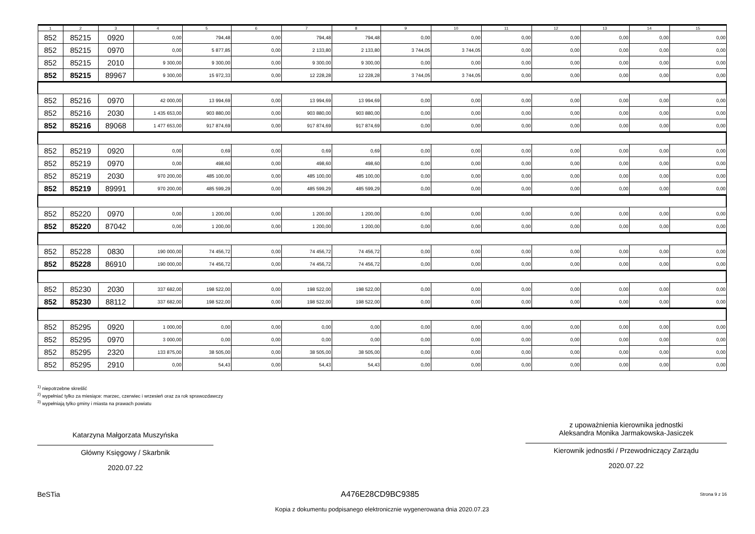| 1 | 2 | 3 | 4 | 5 | 6 | 7 | 8 | 9 | 10 | 11 | 12 | 13 | 14 | 15 |
| --- | --- | --- | --- | --- | --- | --- | --- | --- | --- | --- | --- | --- | --- | --- |
| 852 | 85215 | 0920 | 0,00 | 794,48 | 0,00 | 794,48 | 794,48 | 0,00 | 0,00 | 0,00 | 0,00 | 0,00 | 0,00 | 0,00 |
| 852 | 85215 | 0970 | 0,00 | 5 877,85 | 0,00 | 2 133,80 | 2 133,80 | 3 744,05 | 3 744,05 | 0,00 | 0,00 | 0,00 | 0,00 | 0,00 |
| 852 | 85215 | 2010 | 9 300,00 | 9 300,00 | 0,00 | 9 300,00 | 9 300,00 | 0,00 | 0,00 | 0,00 | 0,00 | 0,00 | 0,00 | 0,00 |
| 852 | 85215 | 89967 | 9 300,00 | 15 972,33 | 0,00 | 12 228,28 | 12 228,28 | 3 744,05 | 3 744,05 | 0,00 | 0,00 | 0,00 | 0,00 | 0,00 |
| 852 | 85216 | 0970 | 42 000,00 | 13 994,69 | 0,00 | 13 994,69 | 13 994,69 | 0,00 | 0,00 | 0,00 | 0,00 | 0,00 | 0,00 | 0,00 |
| 852 | 85216 | 2030 | 1 435 653,00 | 903 880,00 | 0,00 | 903 880,00 | 903 880,00 | 0,00 | 0,00 | 0,00 | 0,00 | 0,00 | 0,00 | 0,00 |
| 852 | 85216 | 89068 | 1 477 653,00 | 917 874,69 | 0,00 | 917 874,69 | 917 874,69 | 0,00 | 0,00 | 0,00 | 0,00 | 0,00 | 0,00 | 0,00 |
| 852 | 85219 | 0920 | 0,00 | 0,69 | 0,00 | 0,69 | 0,69 | 0,00 | 0,00 | 0,00 | 0,00 | 0,00 | 0,00 | 0,00 |
| 852 | 85219 | 0970 | 0,00 | 498,60 | 0,00 | 498,60 | 498,60 | 0,00 | 0,00 | 0,00 | 0,00 | 0,00 | 0,00 | 0,00 |
| 852 | 85219 | 2030 | 970 200,00 | 485 100,00 | 0,00 | 485 100,00 | 485 100,00 | 0,00 | 0,00 | 0,00 | 0,00 | 0,00 | 0,00 | 0,00 |
| 852 | 85219 | 89991 | 970 200,00 | 485 599,29 | 0,00 | 485 599,29 | 485 599,29 | 0,00 | 0,00 | 0,00 | 0,00 | 0,00 | 0,00 | 0,00 |
| 852 | 85220 | 0970 | 0,00 | 1 200,00 | 0,00 | 1 200,00 | 1 200,00 | 0,00 | 0,00 | 0,00 | 0,00 | 0,00 | 0,00 | 0,00 |
| 852 | 85220 | 87042 | 0,00 | 1 200,00 | 0,00 | 1 200,00 | 1 200,00 | 0,00 | 0,00 | 0,00 | 0,00 | 0,00 | 0,00 | 0,00 |
| 852 | 85228 | 0830 | 190 000,00 | 74 456,72 | 0,00 | 74 456,72 | 74 456,72 | 0,00 | 0,00 | 0,00 | 0,00 | 0,00 | 0,00 | 0,00 |
| 852 | 85228 | 86910 | 190 000,00 | 74 456,72 | 0,00 | 74 456,72 | 74 456,72 | 0,00 | 0,00 | 0,00 | 0,00 | 0,00 | 0,00 | 0,00 |
| 852 | 85230 | 2030 | 337 682,00 | 198 522,00 | 0,00 | 198 522,00 | 198 522,00 | 0,00 | 0,00 | 0,00 | 0,00 | 0,00 | 0,00 | 0,00 |
| 852 | 85230 | 88112 | 337 682,00 | 198 522,00 | 0,00 | 198 522,00 | 198 522,00 | 0,00 | 0,00 | 0,00 | 0,00 | 0,00 | 0,00 | 0,00 |
| 852 | 85295 | 0920 | 1 000,00 | 0,00 | 0,00 | 0,00 | 0,00 | 0,00 | 0,00 | 0,00 | 0,00 | 0,00 | 0,00 | 0,00 |
| 852 | 85295 | 0970 | 3 000,00 | 0,00 | 0,00 | 0,00 | 0,00 | 0,00 | 0,00 | 0,00 | 0,00 | 0,00 | 0,00 | 0,00 |
| 852 | 85295 | 2320 | 133 875,00 | 38 505,00 | 0,00 | 38 505,00 | 38 505,00 | 0,00 | 0,00 | 0,00 | 0,00 | 0,00 | 0,00 | 0,00 |
| 852 | 85295 | 2910 | 0,00 | 54,43 | 0,00 | 54,43 | 54,43 | 0,00 | 0,00 | 0,00 | 0,00 | 0,00 | 0,00 | 0,00 |
<sup>1)</sup> niepotrzebne skreślić
<sup>2)</sup> wypełniać tylko za miesiące: marzec, czerwiec i wrzesień oraz za rok sprawozdawczy
<sup>3)</sup> wypełniają tylko gminy i miasta na prawach powiatu
Katarzyna Małgorzata Muszyńska
Główny Księgowy / Skarbnik
2020.07.22
z upoważnienia kierownika jednostki
Aleksandra Monika Jarmakowska-Jasiczek
Kierownik jednostki / Przewodniczący Zarządu
2020.07.22
BeSTia A476E28CD9BC9385 Strona 9 z 16
Kopia z dokumentu podpisanego elektronicznie wygenerowana dnia 2020.07.23